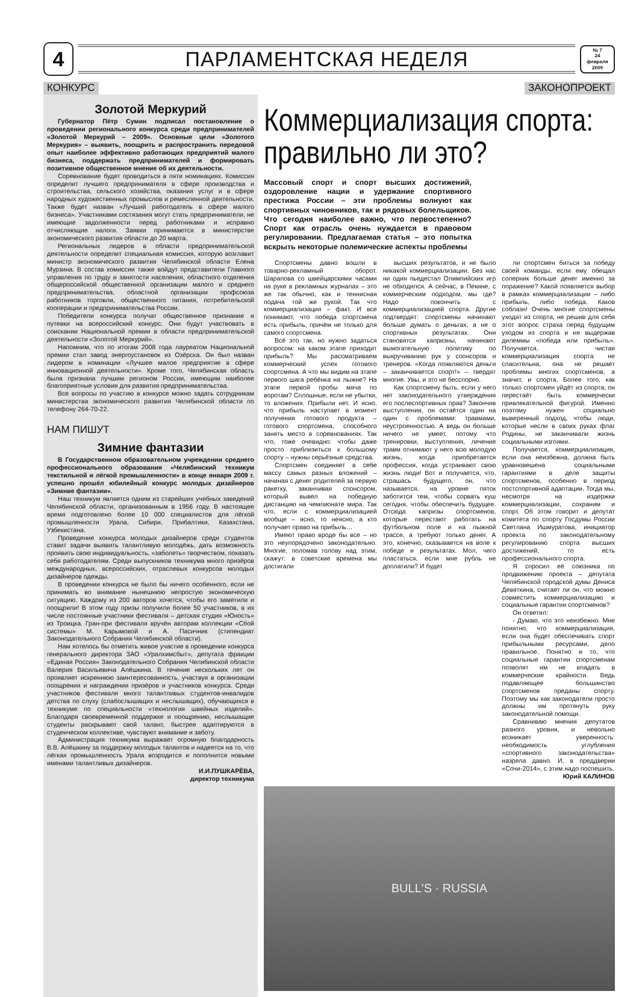4
ПАРЛАМЕНТСКАЯ НЕДЕЛЯ
№ 7
24
февраля
2009
КОНКУРС ЗАКОНОПРОЕКТ
Золотой Меркурий
Губернатор Пётр Сумин подписал постановление о проведении регионального конкурса среди предпринимателей «Золотой Меркурий – 2009». Основные цели «Золотого Меркурия» – выявить, поощрить и распространить передовой опыт наиболее эффективно работающих предприятий малого бизнеса, поддержать предпринимателей и формировать позитивное общественное мнение об их деятельности.
Соревнование будет проводиться в пяти номинациях. Комиссия определит лучшего предпринимателя в сфере производства и строительства, сельского хозяйства, оказания услуг и в сфере народных художественных промыслов и ремесленной деятельности. Также будет назван «Лучший работодатель в сфере малого бизнеса». Участниками состязания могут стать предприниматели, не имеющие задолженности перед работниками и исправно отчисляющие налоги. Заявки принимаются в министерстве экономического развития области до 20 марта.
Региональных лидеров в области предпринимательской деятельности определит специальная комиссия, которую возглавит министр экономического развития Челябинской области Елена Мурзина. В состав комиссии также войдут представители Главного управления по труду и занятости населения, областного отделения общероссийской общественной организации малого и среднего предпринимательства, областной организации профсоюза работников торговли, общественного питания, потребительской кооперации и предпринимательства России.
Победители конкурса получат общественное признание и путевки на всероссийский конкурс. Они будут участвовать в соискании Национальной премии в области предпринимательской деятельности «Золотой Меркурий».
Напомним, что по итогам 2008 года лауреатом Национальной премии стал завод энергоустановок из Озёрска. Он был назван лидером в номинации «Лучшее малое предприятие в сфере инновационной деятельности». Кроме того, Челябинская область была признана лучшим регионом России, имеющим наиболее благоприятные условия для развития предпринимательства.
Все вопросы по участию в конкурсе можно задать сотрудникам министерства экономического развития Челябинской области по телефону 264-70-22.
НАМ ПИШУТ
Зимние фантазии
В Государственном образовательном учреждении среднего профессионального образования «Челябинский техникум текстильной и лёгкой промышленности» в конце января 2009 г. успешно прошёл юбилейный конкурс молодых дизайнеров «Зимние фантазии».
Наш техникум является одним из старейших учебных заведений Челябинской области, организованным в 1956 году. В настоящее время подготовлено более 10 000 специалистов для лёгкой промышленности Урала, Сибири, Прибалтики, Казахстана, Узбекистана.
Проведение конкурса молодых дизайнеров среди студентов ставит задачи выявить талантливую молодёжь, дать возможность проявить свою индивидуальность, «заболеть» творчеством, показать себя работодателям. Среди выпускников техникума много призёров международных, всероссийских, отраслевых конкурсов молодых дизайнеров одежды.
В проведении конкурса не было бы ничего особенного, если не принимать во внимание нынешнюю непростую экономическую ситуацию. Каждому из 200 авторов хочется, чтобы его заметили и поощрили! В этом году призы получили более 50 участников, в их числе постоянные участники фестиваля – детская студия «Юность» из Троицка. Гран-при фестиваля вручён авторам коллекции «Сбой системы» М. Карымовой и А. Пасичник (стипендиат Законодательного Собрания Челябинской области).
Нам хотелось бы отметить живое участие в проведении конкурса генерального директора ЗАО «Уралхимсбыт», депутата фракции «Единая Россия» Законодательного Собрания Челябинской области Валерия Васильевича Алёшкина. В течение нескольких лет он проявляет искреннюю заинтересованность, участвуя в организации поощрения и награждения призёров и участников конкурса. Среди участников фестиваля много талантливых студентов-инвалидов детства по слуху (слабослышащих и неслышащих), обучающихся в техникуме по специальности «технология швейных изделий». Благодаря своевременной поддержке и поощрению, неслышащие студенты раскрывают свой талант, быстрее адаптируются в студенческом коллективе, чувствуют внимание и заботу.
Администрация техникума выражает огромную благодарность В.В. Алёшкину за поддержку молодых талантов и надеется на то, что лёгкая промышленность Урала возродится и пополнится новыми именами талантливых дизайнеров.
И.И.ПУШКАРЁВА,
директор техникума
Коммерциализация спорта: правильно ли это?
Массовый спорт и спорт высших достижений, оздоровление нации и удержание спортивного престижа России – эти проблемы волнуют как спортивных чиновников, так и рядовых болельщиков. Что сегодня наиболее важно, что первостепенно? Спорт как отрасль очень нуждается в правовом регулировании. Предлагаемая статья – это попытка вскрыть некоторые полемические аспекты проблемы
Спортсмены давно вошли в товарно-рекламный оборот. Шарапова со швейцарскими часами на руке в рекламных журналах – это же так обычно, как и теннисная подача той же рукой. Так что коммерциализация – факт. И все понимают, что победа спортсмена есть прибыль, причём не только для самого спортсмена.
Всё это так, но нужно задаться вопросом: на каком этапе приходит прибыль? Мы рассматриваем коммерческий успех готового спортсмена. А что мы видим на этапе первого шага ребёнка на лыжне? На этапе первой пробы мяча по воротам? Сплошные, если не убытки, то вложения. Прибыли нет. И ясно, что прибыль наступает в момент получения готового продукта – готового спортсмена, способного занять место в соревнованиях. Так что, тоже очевидно: чтобы даже просто приблизиться к большому спорту – нужны серьёзные средства.
Спортсмен соединяет в себе массу самых разных вложений – начиная с денег родителей за первую ракетку, заканчивая спонсором, который вывел на победную дистанцию на чемпионате мира. Так что, если с коммерциализацией вообще – ясно, то неясно, а кто получает право на прибыль…
Имеют право вроде бы все – но это неупорядочено законодательно. Многие, поломав голову над этим, скажут: в советские времена мы достигали
высших результатов, и не было никакой коммерциализации. Без нас ни один пьедестал Олимпийских игр не обходился. А сейчас, в Пекине, с коммерческим подходом, мы где? Надо покончить с коммерциализацией спорта. Другие подтвердят: спортсмены начинают больше думать о деньгах, а не о спортивных результатах. Они становятся капризны, начинают вымогательную политику по выкручиванию рук у спонсоров и тренеров. «Когда появляются деньги – заканчивается спорт!» – твердят многие. Увы, и это не бесспорно.
Как спортсмену быть, если у него нет законодательного утверждения его послеспортивных прав? Закончив выступления, он остаётся один на один с проблемами: травмами, неустроенностью. А ведь он больше ничего не умеет, потому что тренировки, выступления, лечение травм отнимают у него всю молодую жизнь, когда приобретается профессия, когда устраивают свою жизнь люди! Вот и получается, что, страшась будущего, он, что называется, на уровне пяток заботится тем, чтобы сорвать куш сегодня, чтобы обеспечить будущее. Отсюда капризы спортсменов, которые перестают работать на футбольном поле и на лыжной трассе, а требуют только денег. А это, конечно, сказывается на воле к победе и результатах. Мол, чего пластаться, если мне рубль не доплатили? И будет
ли спортсмен биться за победу своей команды, если ему обещал соперник больше денег именно за поражение? Какой появляется выбор в рамках коммерциализации – либо прибыль, либо победа. Каков соблазн! Очень многие спортсмены уходят из спорта, не решив для себя этот вопрос страха перед будущим уходом из спорта и не выдержав дилеммы «победа или прибыль». Получается, чистая коммерциализация спорта не спасительна, она не решает проблемы многих спортсменов, а значит, и спорта. Более того, как только спортсмен уйдёт из спорта, он перестаёт быть коммерчески привлекательной фигурой. Именно поэтому нужен социально выверенный подход, чтобы люди, которые несли в своих руках флаг Родины, не заканчивали жизнь социальными изгоями.
Получается, коммерциализация, если она неизбежна, должна быть уравновешена социальными гарантиями в деле защиты спортсменов, особенно в период постспортивной адаптации. Тогда мы, несмотря на издержки коммерциализации, сохраним и спорт. Об этом говорит и депутат комитета по спорту Госдумы России Светлана Ишмуратова, инициатор проекта по законодательному регулированию спорта высших достижений, то есть профессионального спорта.
Я спросил её союзника по продвижению проекта – депутата Челябинской городской думы Дениса Девяткина, считает ли он, что можно совместить коммерциализацию и социальные гарантии спортсменов?
Он ответил:
- Думаю, что это неизбежно. Мне понятно, что коммерциализация, если она будет обеспечивать спорт прибыльными ресурсами, дело правильное. Понятно и то, что социальные гарантии спортсменам позволят им не впадать в коммерческие крайности. Ведь подавляющее большинство спортсменов преданы спорту. Поэтому мы как законодатели просто должны им протянуть руку законодательной помощи.
Сравниваю мнения депутатов разного уровня, и невольно возникает уверенность: необходимость углубления «спортивного законодательства» назрела давно. И, в преддверии «Сочи-2014», с этим надо поспешить.
Юрий КАЛИНОВ
BULL'S · RUSSIA